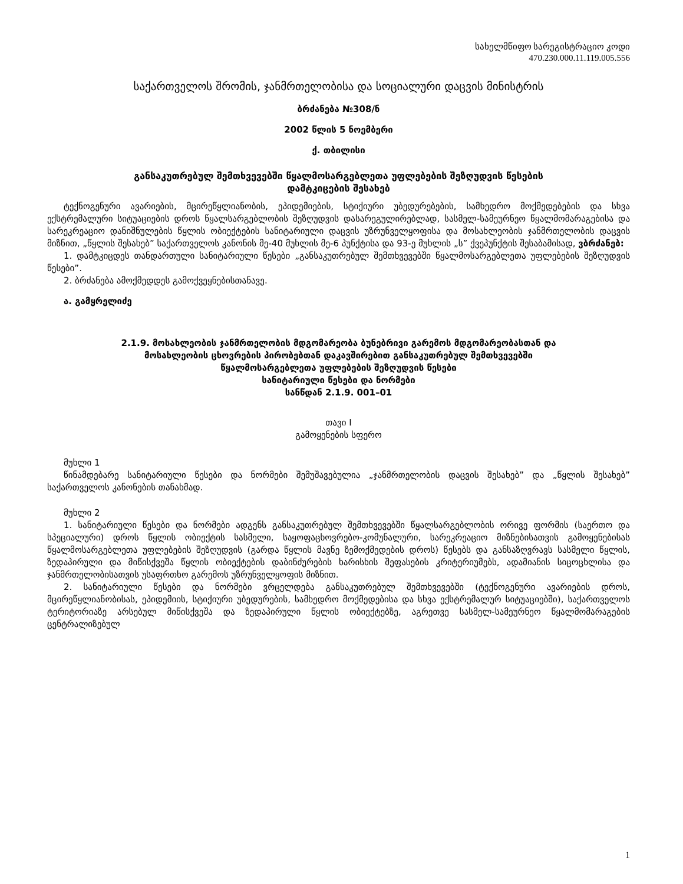სახელმწიფო სარეგისტრაციო კოდი
470.230.000.11.119.005.556
საქართველოს შრომის, ჯანმრთელობისა და სოციალური დაცვის მინისტრის
ბრძანება №308/ნ
2002 წლის 5 ნოემბერი
ქ. თბილისი
განსაკუთრებულ შემთხვევებში წყალმოსარგებლეთა უფლებების შეზღუდვის წესების
დამტკიცების შესახებ
ტექნოგენური ავარიების, მცირეწყლიანობის, ეპიდემიების, სტიქიური უბედურებების, სამხედრო მოქმედებების და სხვა ექსტრემალური სიტუაციების დროს წყალსარგებლობის შეზღუდვის დასარეგულირებლად, სასმელ-სამეურნეო წყალმომარაგებისა და სარეკრეაციო დანიშნულების წყლის ობიექტების სანიტარიული დაცვის უზრუნველყოფისა და მოსახლეობის ჯანმრთელობის დაცვის მიზნით, „წყლის შესახებ” საქართველოს კანონის მე-40 მუხლის მე-6 პუნქტისა და 93-ე მუხლის „ს” ქვეპუნქტის შესაბამისად, ვბრძანებ:
1. დამტკიცდეს თანდართული სანიტარიული წესები „განსაკუთრებულ შემთხვევებში წყალმოსარგებლეთა უფლებების შეზღუდვის წესები”.
2. ბრძანება ამოქმედდეს გამოქვეყნებისთანავე.
ა. გამყრელიძე
2.1.9. მოსახლეობის ჯანმრთელობის მდგომარეობა ბუნებრივი გარემოს მდგომარეობასთან და
მოსახლეობის ცხოვრების პირობებთან დაკავშირებით განსაკუთრებულ შემთხვევებში
წყალმოსარგებლეთა უფლებების შეზღუდვის წესები
სანიტარიული წესები და ნორმები
სანწდან 2.1.9. 001–01
თავი I
გამოყენების სფერო
მუხლი 1
წინამდებარე სანიტარიული წესები და ნორმები შემუშავებულია „ჯანმრთელობის დაცვის შესახებ” და „წყლის შესახებ” საქართველოს კანონების თანახმად.
მუხლი 2
1. სანიტარიული წესები და ნორმები ადგენს განსაკუთრებულ შემთხვევებში წყალსარგებლობის ორივე ფორმის (საერთო და სპეციალური) დროს წყლის ობიექტის სასმელი, საყოფაცხოვრებო-კომუნალური, სარეკრეაციო მიზნებისათვის გამოყენებისას წყალმოსარგებლეთა უფლებების შეზღუდვის (გარდა წყლის მავნე ზემოქმედების დროს) წესებს და განსაზღვრავს სასმელი წყლის, ზედაპირული და მიწისქვეშა წყლის ობიექტების დაბინძურების ხარისხის შეფასების კრიტერიუმებს, ადამიანის სიცოცხლისა და ჯანმრთელობისათვის უსაფრთხო გარემოს უზრუნველყოფის მიზნით.
2. სანიტარიული წესები და ნორმები ვრცელდება განსაკუთრებულ შემთხვევებში (ტექნოგენური ავარიების დროს, მცირეწყლიანობისას, ეპიდემიის, სტიქიური უბედურების, სამხედრო მოქმედებისა და სხვა ექსტრემალურ სიტუაციებში), საქართველოს ტერიტორიაზე არსებულ მიწისქვეშა და ზედაპირული წყლის ობიექტებზე, აგრეთვე სასმელ-სამეურნეო წყალმომარაგების ცენტრალიზებულ
1